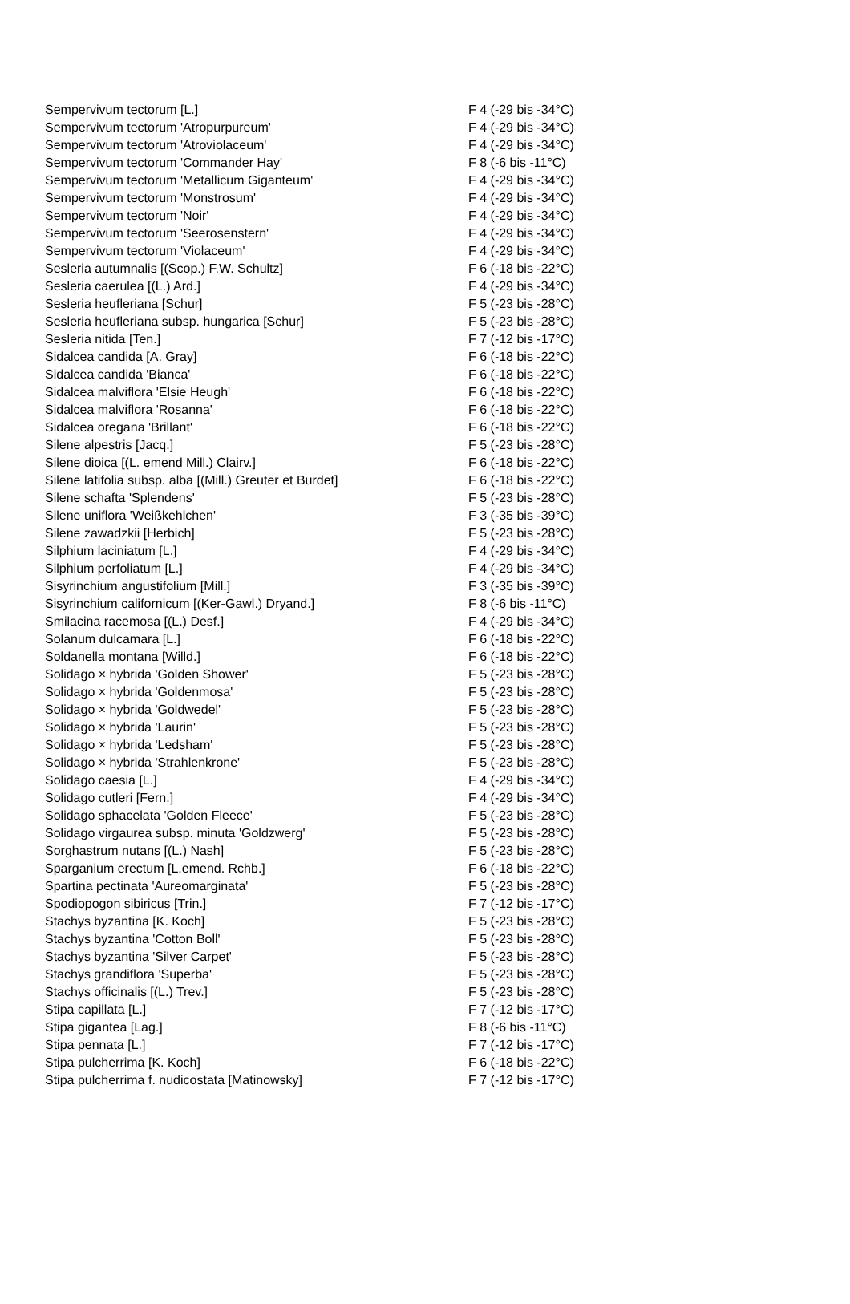| Sempervivum tectorum [L.] | F 4 (-29 bis -34°C) |
| Sempervivum tectorum 'Atropurpureum' | F 4 (-29 bis -34°C) |
| Sempervivum tectorum 'Atroviolaceum' | F 4 (-29 bis -34°C) |
| Sempervivum tectorum 'Commander Hay' | F 8 (-6 bis -11°C) |
| Sempervivum tectorum 'Metallicum Giganteum' | F 4 (-29 bis -34°C) |
| Sempervivum tectorum 'Monstrosum' | F 4 (-29 bis -34°C) |
| Sempervivum tectorum 'Noir' | F 4 (-29 bis -34°C) |
| Sempervivum tectorum 'Seerosenstern' | F 4 (-29 bis -34°C) |
| Sempervivum tectorum 'Violaceum' | F 4 (-29 bis -34°C) |
| Sesleria autumnalis [(Scop.) F.W. Schultz] | F 6 (-18 bis -22°C) |
| Sesleria caerulea [(L.) Ard.] | F 4 (-29 bis -34°C) |
| Sesleria heufleriana [Schur] | F 5 (-23 bis -28°C) |
| Sesleria heufleriana subsp. hungarica [Schur] | F 5 (-23 bis -28°C) |
| Sesleria nitida [Ten.] | F 7 (-12 bis -17°C) |
| Sidalcea candida [A. Gray] | F 6 (-18 bis -22°C) |
| Sidalcea candida 'Bianca' | F 6 (-18 bis -22°C) |
| Sidalcea malviflora 'Elsie Heugh' | F 6 (-18 bis -22°C) |
| Sidalcea malviflora 'Rosanna' | F 6 (-18 bis -22°C) |
| Sidalcea oregana 'Brillant' | F 6 (-18 bis -22°C) |
| Silene alpestris [Jacq.] | F 5 (-23 bis -28°C) |
| Silene dioica [(L. emend Mill.) Clairv.] | F 6 (-18 bis -22°C) |
| Silene latifolia subsp. alba [(Mill.) Greuter et Burdet] | F 6 (-18 bis -22°C) |
| Silene schafta 'Splendens' | F 5 (-23 bis -28°C) |
| Silene uniflora 'Weißkehlchen' | F 3 (-35 bis -39°C) |
| Silene zawadzkii [Herbich] | F 5 (-23 bis -28°C) |
| Silphium laciniatum [L.] | F 4 (-29 bis -34°C) |
| Silphium perfoliatum [L.] | F 4 (-29 bis -34°C) |
| Sisyrinchium angustifolium [Mill.] | F 3 (-35 bis -39°C) |
| Sisyrinchium californicum [(Ker-Gawl.) Dryand.] | F 8 (-6 bis -11°C) |
| Smilacina racemosa [(L.) Desf.] | F 4 (-29 bis -34°C) |
| Solanum dulcamara [L.] | F 6 (-18 bis -22°C) |
| Soldanella montana [Willd.] | F 6 (-18 bis -22°C) |
| Solidago × hybrida 'Golden Shower' | F 5 (-23 bis -28°C) |
| Solidago × hybrida 'Goldenmosa' | F 5 (-23 bis -28°C) |
| Solidago × hybrida 'Goldwedel' | F 5 (-23 bis -28°C) |
| Solidago × hybrida 'Laurin' | F 5 (-23 bis -28°C) |
| Solidago × hybrida 'Ledsham' | F 5 (-23 bis -28°C) |
| Solidago × hybrida 'Strahlenkrone' | F 5 (-23 bis -28°C) |
| Solidago caesia [L.] | F 4 (-29 bis -34°C) |
| Solidago cutleri [Fern.] | F 4 (-29 bis -34°C) |
| Solidago sphacelata 'Golden Fleece' | F 5 (-23 bis -28°C) |
| Solidago virgaurea subsp. minuta 'Goldzwerg' | F 5 (-23 bis -28°C) |
| Sorghastrum nutans [(L.) Nash] | F 5 (-23 bis -28°C) |
| Sparganium erectum [L.emend. Rchb.] | F 6 (-18 bis -22°C) |
| Spartina pectinata 'Aureomarginata' | F 5 (-23 bis -28°C) |
| Spodiopogon sibiricus [Trin.] | F 7 (-12 bis -17°C) |
| Stachys byzantina [K. Koch] | F 5 (-23 bis -28°C) |
| Stachys byzantina 'Cotton Boll' | F 5 (-23 bis -28°C) |
| Stachys byzantina 'Silver Carpet' | F 5 (-23 bis -28°C) |
| Stachys grandiflora 'Superba' | F 5 (-23 bis -28°C) |
| Stachys officinalis [(L.) Trev.] | F 5 (-23 bis -28°C) |
| Stipa capillata [L.] | F 7 (-12 bis -17°C) |
| Stipa gigantea [Lag.] | F 8 (-6 bis -11°C) |
| Stipa pennata [L.] | F 7 (-12 bis -17°C) |
| Stipa pulcherrima [K. Koch] | F 6 (-18 bis -22°C) |
| Stipa pulcherrima f. nudicostata [Matinowsky] | F 7 (-12 bis -17°C) |